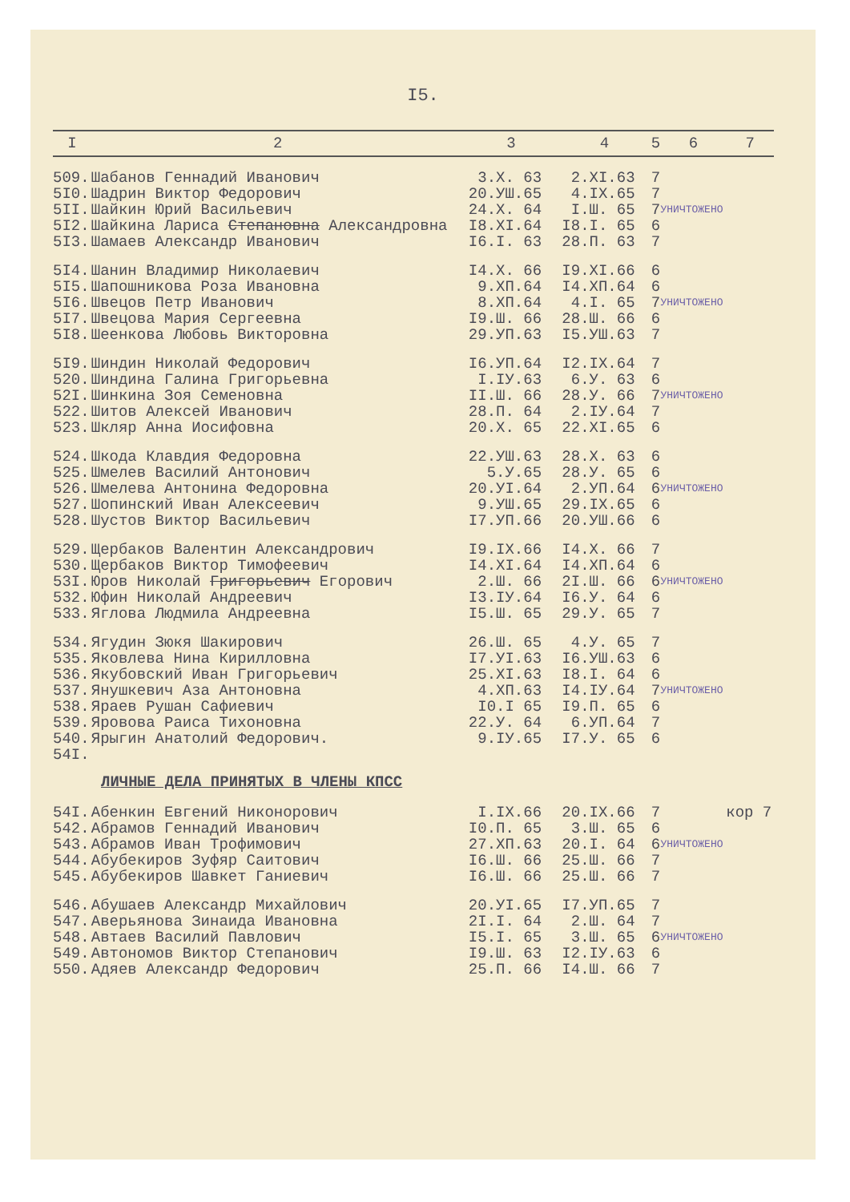I5.
| I | 2 | 3 | 4 | 5 | 6 | 7 |
| --- | --- | --- | --- | --- | --- | --- |
| 509. | Шабанов Геннадий Иванович | 3.X. 63 | 2.XI.63 | 7 | УНИЧТОЖЕНО | |
| 5I0. | Шадрин Виктор Федорович | 20.УШ.65 | 4.IX.65 | 7 | | |
| 5II. | Шайкин Юрий Васильевич | 24.X. 64 | I.Ш. 65 | 7 | | |
| 5I2. | Шайкина Лариса Степановна Александровна | I8.XI.64 | I8.I. 65 | 6 | | |
| 5I3. | Шамаев Александр Иванович | I6.I. 63 | 28.П. 63 | 7 | | |
| 5I4. | Шанин Владимир Николаевич | I4.X. 66 | I9.XI.66 | 6 | УНИЧТОЖЕНО | |
| 5I5. | Шапошникова Роза Ивановна | 9.XП.64 | I4.XП.64 | 6 | | |
| 5I6. | Швецов Петр Иванович | 8.XП.64 | 4.I. 65 | 7 | | |
| 5I7. | Швецова Мария Сергеевна | I9.Ш. 66 | 28.Ш. 66 | 6 | | |
| 5I8. | Шеенкова Любовь Викторовна | 29.УП.63 | I5.УШ.63 | 7 | | |
| 5I9. | Шиндин Николай Федорович | I6.УП.64 | I2.IX.64 | 7 | УНИЧТОЖЕНО | |
| 520. | Шиндина Галина Григорьевна | I.IУ.63 | 6.У. 63 | 6 | | |
| 52I. | Шинкина Зоя Семеновна | II.Ш. 66 | 28.У. 66 | 7 | | |
| 522. | Шитов Алексей Иванович | 28.П. 64 | 2.IУ.64 | 7 | | |
| 523. | Шкляр Анна Иосифовна | 20.X. 65 | 22.XI.65 | 6 | | |
| 524. | Шкода Клавдия Федоровна | 22.УШ.63 | 28.X. 63 | 6 | УНИЧТОЖЕНО | |
| 525. | Шмелев Василий Антонович | 5.У.65 | 28.У. 65 | 6 | | |
| 526. | Шмелева Антонина Федоровна | 20.УI.64 | 2.УП.64 | 6 | | |
| 527. | Шопинский Иван Алексеевич | 9.УШ.65 | 29.IX.65 | 6 | | |
| 528. | Шустов Виктор Васильевич | I7.УП.66 | 20.УШ.66 | 6 | | |
| 529. | Щербаков Валентин Александрович | I9.IX.66 | I4.X. 66 | 7 | УНИЧТОЖЕНО | |
| 530. | Щербаков Виктор Тимофеевич | I4.XI.64 | I4.XП.64 | 6 | | |
| 53I. | Юров Николай Григорьевич Егорович | 2.Ш. 66 | 2I.Ш. 66 | 6 | | |
| 532. | Юфин Николай Андреевич | I3.IУ.64 | I6.У. 64 | 6 | | |
| 533. | Яглова Людмила Андреевна | I5.Ш. 65 | 29.У. 65 | 7 | | |
| 534. | Ягудин Зюкя Шакирович | 26.Ш. 65 | 4.У. 65 | 7 | УНИЧТОЖЕНО | |
| 535. | Яковлева Нина Кирилловна | I7.УI.63 | I6.УШ.63 | 6 | | |
| 536. | Якубовский Иван Григорьевич | 25.XI.63 | I8.I. 64 | 6 | | |
| 537. | Янушкевич Аза Антоновна | 4.XП.63 | I4.IУ.64 | 7 | | |
| 538. | Яраев Рушан Сафиевич | I0.I 65 | I9.П. 65 | 6 | | |
| 539. | Яровова Раиса Тихоновна | 22.У. 64 | 6.УП.64 | 7 | | |
| 540. | Ярыгин Анатолий Федорович. | 9.IУ.65 | I7.У. 65 | 6 | | |
| 54I. | | | | | | |
| ЛИЧНЫЕ ДЕЛА ПРИНЯТЫХ В ЧЛЕНЫ КПСС | | | | | | |
| 54I. | Абенкин Евгений Никонорович | I.IX.66 | 20.IX.66 | 7 | УНИЧТОЖЕНО | кор 7 |
| 542. | Абрамов Геннадий Иванович | I0.П. 65 | 3.Ш. 65 | 6 | | |
| 543. | Абрамов Иван Трофимович | 27.XП.63 | 20.I. 64 | 6 | | |
| 544. | Абубекиров Зуфяр Саитович | I6.Ш. 66 | 25.Ш. 66 | 7 | | |
| 545. | Абубекиров Шавкет Ганиевич | I6.Ш. 66 | 25.Ш. 66 | 7 | | |
| 546. | Абушаев Александр Михайлович | 20.УI.65 | I7.УП.65 | 7 | УНИЧТОЖЕНО | |
| 547. | Аверьянова Зинаида Ивановна | 2I.I. 64 | 2.Ш. 64 | 7 | | |
| 548. | Автаев Василий Павлович | I5.I. 65 | 3.Ш. 65 | 6 | | |
| 549. | Автономов Виктор Степанович | I9.Ш. 63 | I2.IУ.63 | 6 | | |
| 550. | Адяев Александр Федорович | 25.П. 66 | I4.Ш. 66 | 7 | | |